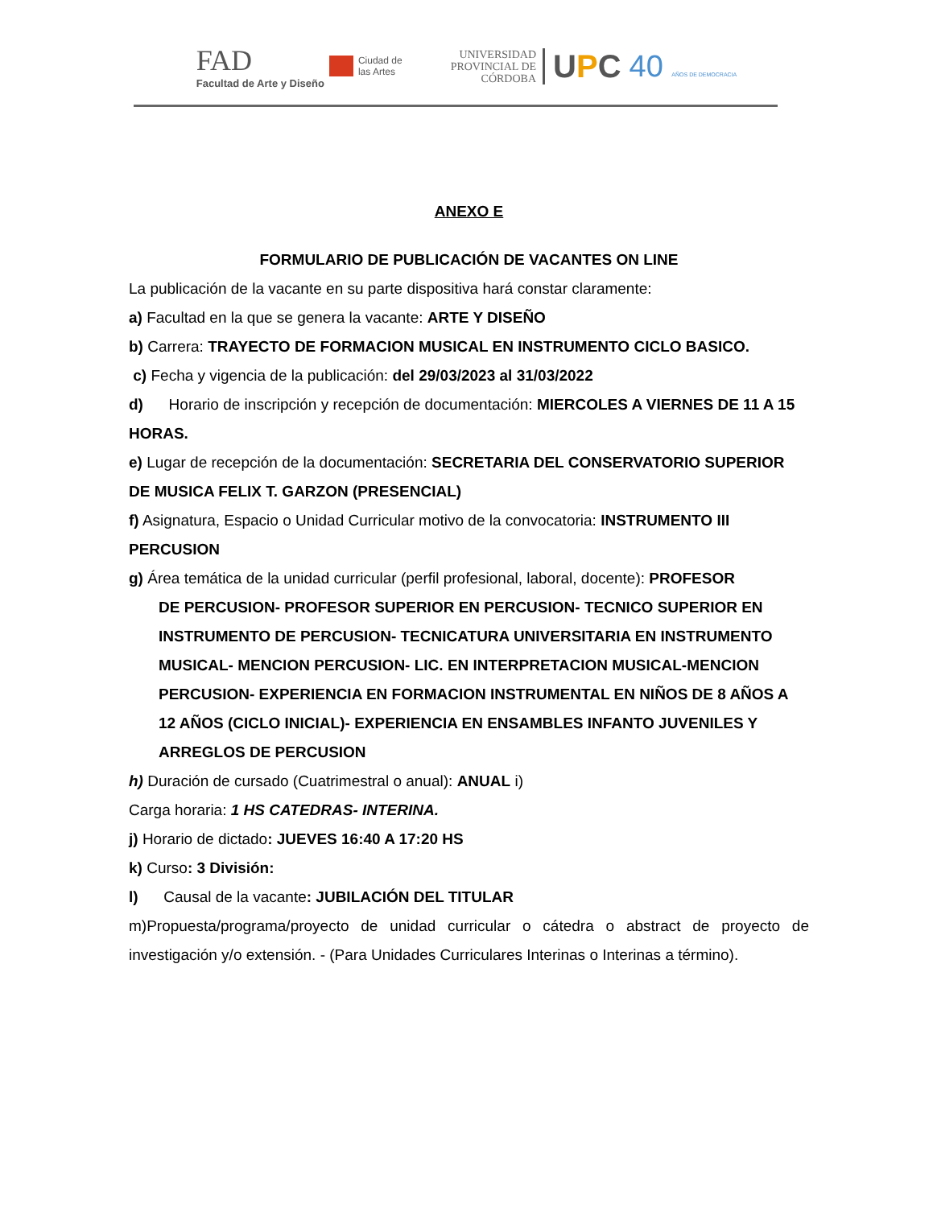FAD
Facultad de Arte y Diseño
Ciudad de
las Artes
UNIVERSIDAD
PROVINCIAL DE
CÓRDOBA
UPC 40 AÑOS DE DEMOCRACIA
ANEXO E
FORMULARIO DE PUBLICACIÓN DE VACANTES ON LINE
La publicación de la vacante en su parte dispositiva hará constar claramente:
a) Facultad en la que se genera la vacante: ARTE Y DISEÑO
b) Carrera: TRAYECTO DE FORMACION MUSICAL EN INSTRUMENTO CICLO BASICO.
c) Fecha y vigencia de la publicación: del 29/03/2023 al 31/03/2022
d) Horario de inscripción y recepción de documentación: MIERCOLES A VIERNES DE 11 A 15 HORAS.
e) Lugar de recepción de la documentación: SECRETARIA DEL CONSERVATORIO SUPERIOR DE MUSICA FELIX T. GARZON (PRESENCIAL)
f) Asignatura, Espacio o Unidad Curricular motivo de la convocatoria: INSTRUMENTO III PERCUSION
g) Área temática de la unidad curricular (perfil profesional, laboral, docente): PROFESOR
DE PERCUSION- PROFESOR SUPERIOR EN PERCUSION- TECNICO SUPERIOR EN INSTRUMENTO DE PERCUSION- TECNICATURA UNIVERSITARIA EN INSTRUMENTO MUSICAL- MENCION PERCUSION- LIC. EN INTERPRETACION MUSICAL-MENCION PERCUSION- EXPERIENCIA EN FORMACION INSTRUMENTAL EN NIÑOS DE 8 AÑOS A 12 AÑOS (CICLO INICIAL)- EXPERIENCIA EN ENSAMBLES INFANTO JUVENILES Y ARREGLOS DE PERCUSION
h) Duración de cursado (Cuatrimestral o anual): ANUAL i)
Carga horaria: 1 HS CATEDRAS- INTERINA.
j) Horario de dictado: JUEVES 16:40 A 17:20 HS
k) Curso: 3 División:
l) Causal de la vacante: JUBILACIÓN DEL TITULAR
m)Propuesta/programa/proyecto de unidad curricular o cátedra o abstract de proyecto de investigación y/o extensión. - (Para Unidades Curriculares Interinas o Interinas a término).